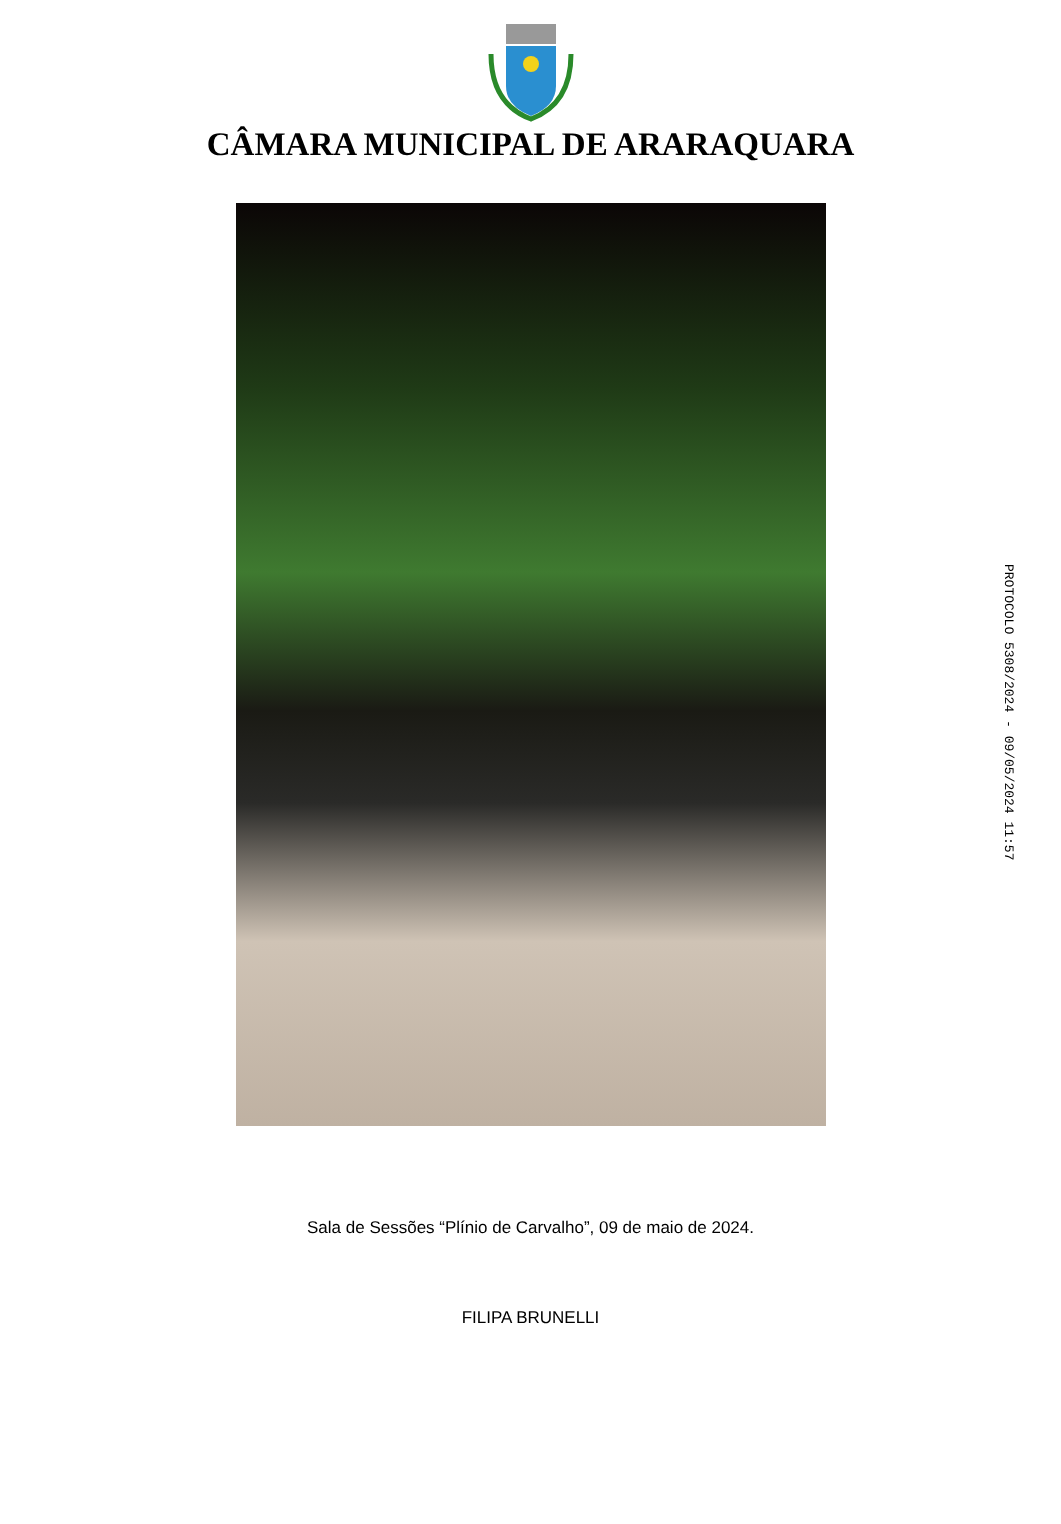CÂMARA MUNICIPAL DE ARARAQUARA
Sala de Sessões “Plínio de Carvalho”, 09 de maio de 2024.
FILIPA BRUNELLI
PROTOCOLO 5308/2024 - 09/05/2024 11:57